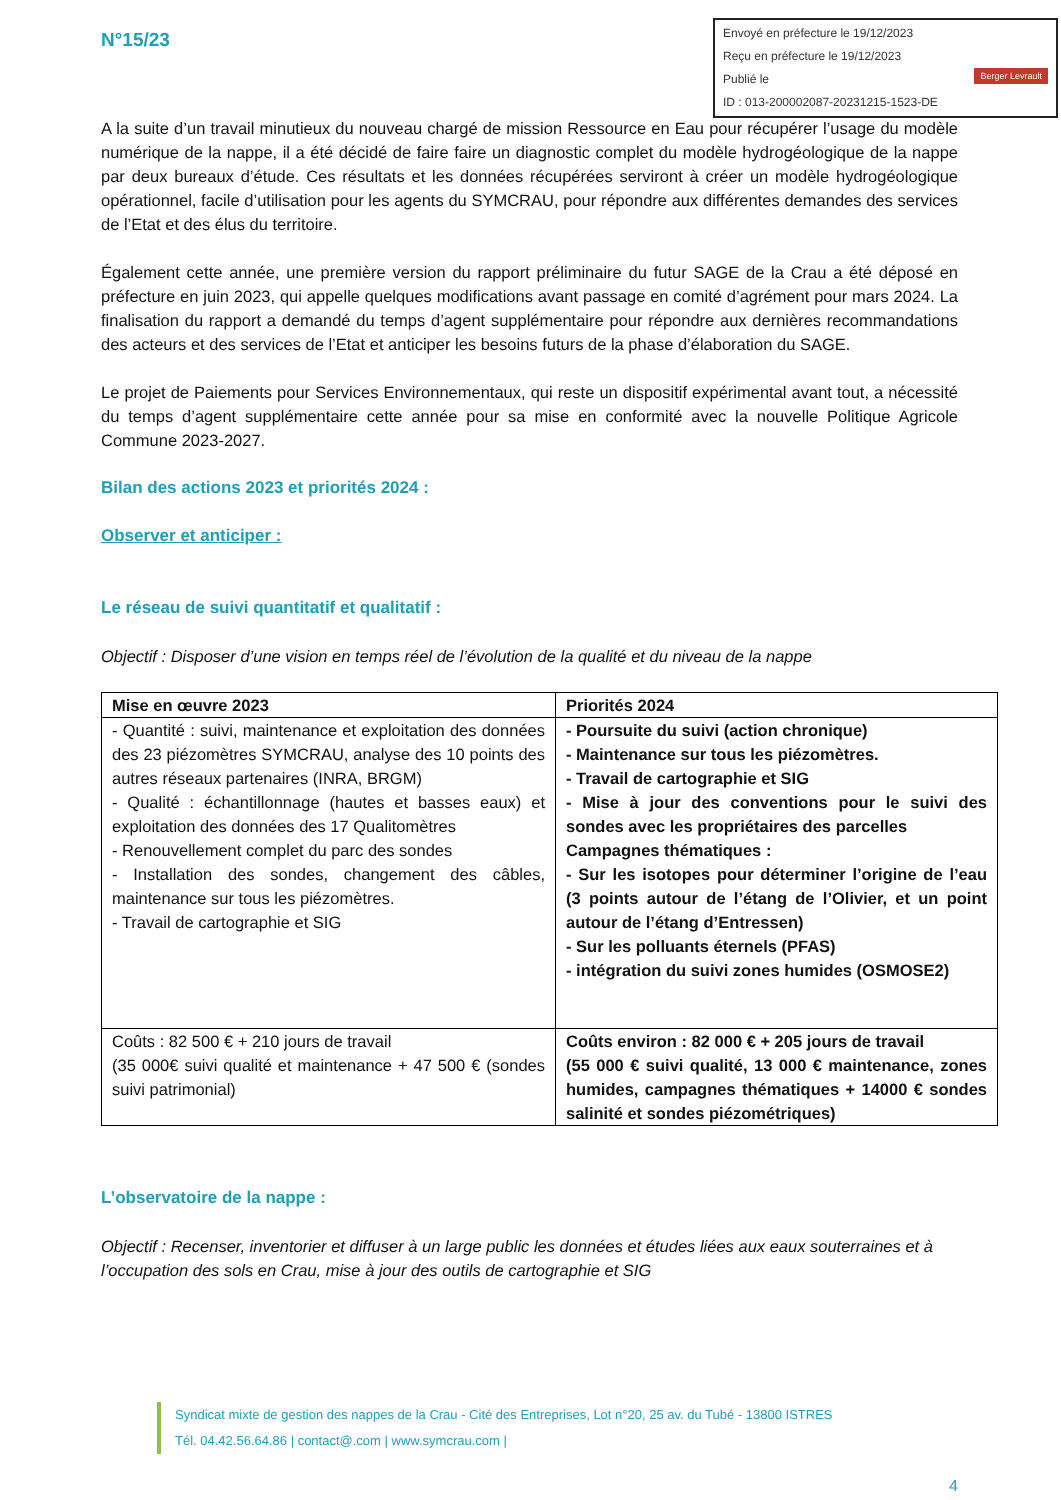N°15/23
Envoyé en préfecture le 19/12/2023
Reçu en préfecture le 19/12/2023
Publié le Berger Levrault
ID : 013-200002087-20231215-1523-DE
A la suite d’un travail minutieux du nouveau chargé de mission Ressource en Eau pour récupérer l’usage du modèle numérique de la nappe, il a été décidé de faire faire un diagnostic complet du modèle hydrogéologique de la nappe par deux bureaux d’étude. Ces résultats et les données récupérées serviront à créer un modèle hydrogéologique opérationnel, facile d’utilisation pour les agents du SYMCRAU, pour répondre aux différentes demandes des services de l’Etat et des élus du territoire.
Également cette année, une première version du rapport préliminaire du futur SAGE de la Crau a été déposé en préfecture en juin 2023, qui appelle quelques modifications avant passage en comité d’agrément pour mars 2024. La finalisation du rapport a demandé du temps d’agent supplémentaire pour répondre aux dernières recommandations des acteurs et des services de l’Etat et anticiper les besoins futurs de la phase d’élaboration du SAGE.
Le projet de Paiements pour Services Environnementaux, qui reste un dispositif expérimental avant tout, a nécessité du temps d’agent supplémentaire cette année pour sa mise en conformité avec la nouvelle Politique Agricole Commune 2023-2027.
Bilan des actions 2023 et priorités 2024 :
Observer et anticiper :
Le réseau de suivi quantitatif et qualitatif :
Objectif : Disposer d’une vision en temps réel de l’évolution de la qualité et du niveau de la nappe
| Mise en œuvre 2023 | Priorités 2024 |
| --- | --- |
| - Quantité : suivi, maintenance et exploitation des données des 23 piézomètres SYMCRAU, analyse des 10 points des autres réseaux partenaires (INRA, BRGM) - Qualité : échantillonnage (hautes et basses eaux) et exploitation des données des 17 Qualitomètres - Renouvellement complet du parc des sondes - Installation des sondes, changement des câbles, maintenance sur tous les piézomètres. - Travail de cartographie et SIG | - Poursuite du suivi (action chronique) - Maintenance sur tous les piézomètres. - Travail de cartographie et SIG - Mise à jour des conventions pour le suivi des sondes avec les propriétaires des parcelles Campagnes thématiques : - Sur les isotopes pour déterminer l’origine de l’eau (3 points autour de l’étang de l’Olivier, et un point autour de l’étang d’Entressen) - Sur les polluants éternels (PFAS) - intégration du suivi zones humides (OSMOSE2) |
| Coûts : 82 500 € + 210 jours de travail (35 000€ suivi qualité et maintenance + 47 500 € (sondes suivi patrimonial) | Coûts environ : 82 000 € + 205 jours de travail (55 000 € suivi qualité, 13 000 € maintenance, zones humides, campagnes thématiques + 14000 € sondes salinité et sondes piézométriques) |
L’observatoire de la nappe :
Objectif : Recenser, inventorier et diffuser à un large public les données et études liées aux eaux souterraines et à l’occupation des sols en Crau, mise à jour des outils de cartographie et SIG
Syndicat mixte de gestion des nappes de la Crau - Cité des Entreprises, Lot n°20, 25 av. du Tubé - 13800 ISTRES
Tél. 04.42.56.64.86 | contact@.com | www.symcrau.com |
4